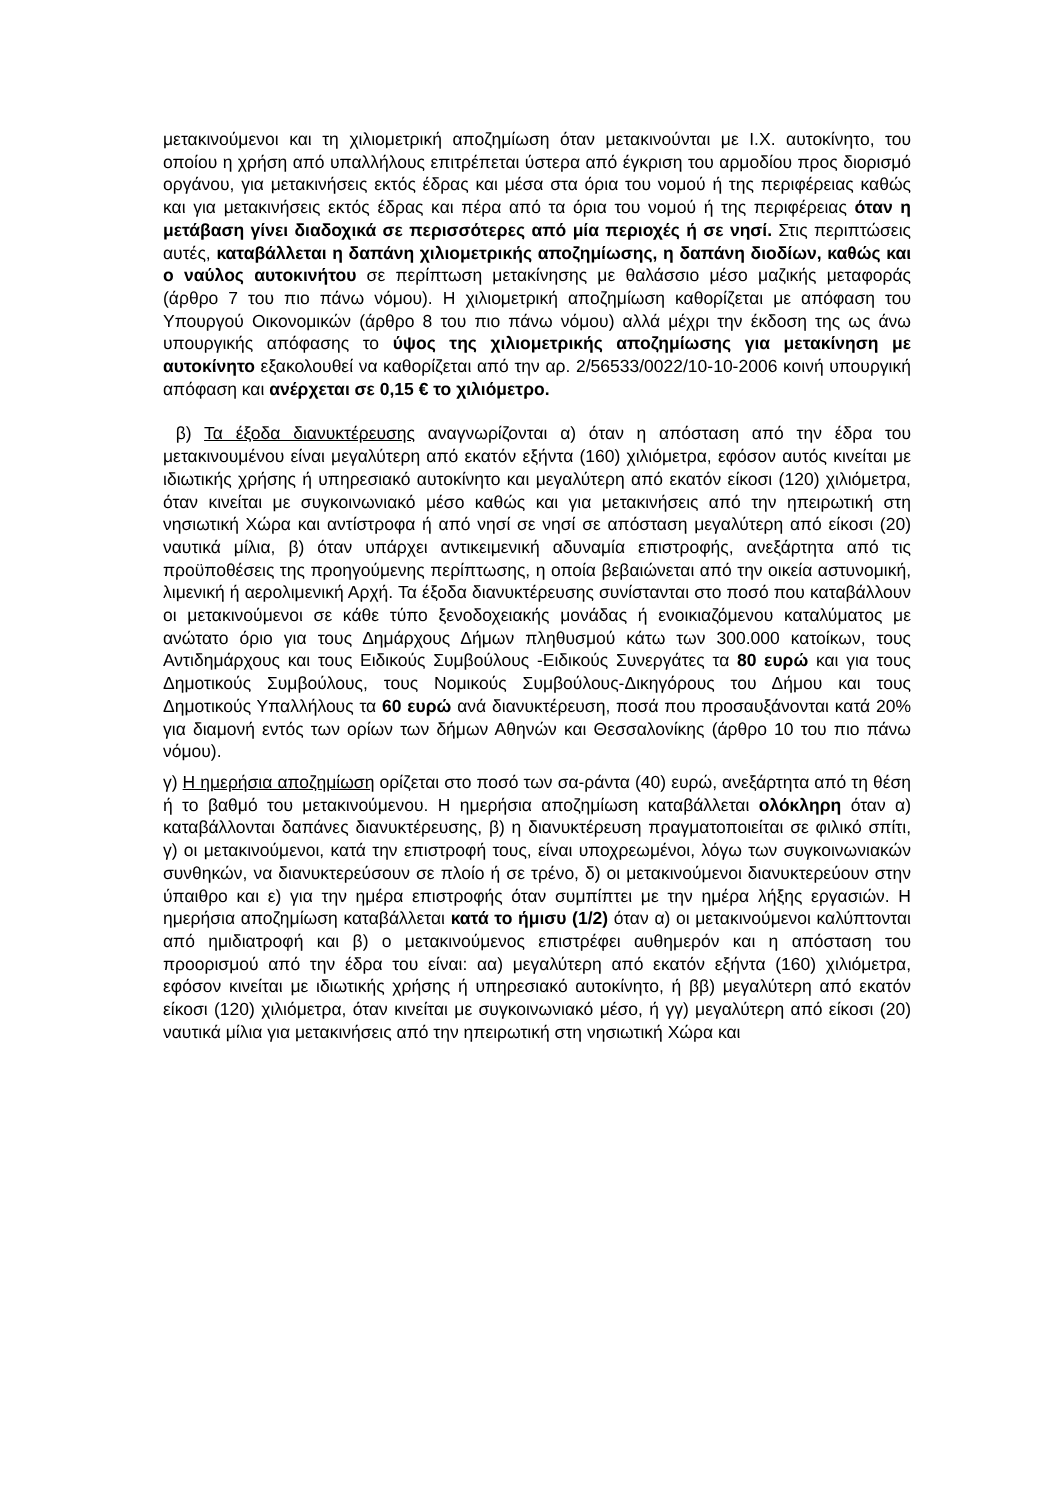μετακινούμενοι και τη χιλιομετρική αποζημίωση όταν μετακινούνται με Ι.Χ. αυτοκίνητο, του οποίου η χρήση από υπαλλήλους επιτρέπεται ύστερα από έγκριση του αρμοδίου προς διορισμό οργάνου, για μετακινήσεις εκτός έδρας και μέσα στα όρια του νομού ή της περιφέρειας καθώς και για μετακινήσεις εκτός έδρας και πέρα από τα όρια του νομού ή της περιφέρειας όταν η μετάβαση γίνει διαδοχικά σε περισσότερες από μία περιοχές ή σε νησί. Στις περιπτώσεις αυτές, καταβάλλεται η δαπάνη χιλιομετρικής αποζημίωσης, η δαπάνη διοδίων, καθώς και ο ναύλος αυτοκινήτου σε περίπτωση μετακίνησης με θαλάσσιο μέσο μαζικής μεταφοράς (άρθρο 7 του πιο πάνω νόμου). Η χιλιομετρική αποζημίωση καθορίζεται με απόφαση του Υπουργού Οικονομικών (άρθρο 8 του πιο πάνω νόμου) αλλά μέχρι την έκδοση της ως άνω υπουργικής απόφασης το ύψος της χιλιομετρικής αποζημίωσης για μετακίνηση με αυτοκίνητο εξακολουθεί να καθορίζεται από την αρ. 2/56533/0022/10-10-2006 κοινή υπουργική απόφαση και ανέρχεται σε 0,15 € το χιλιόμετρο.
β) Τα έξοδα διανυκτέρευσης αναγνωρίζονται α) όταν η απόσταση από την έδρα του μετακινουμένου είναι μεγαλύτερη από εκατόν εξήντα (160) χιλιόμετρα, εφόσον αυτός κινείται με ιδιωτικής χρήσης ή υπηρεσιακό αυτοκίνητο και μεγαλύτερη από εκατόν είκοσι (120) χιλιόμετρα, όταν κινείται με συγκοινωνιακό μέσο καθώς και για μετακινήσεις από την ηπειρωτική στη νησιωτική Χώρα και αντίστροφα ή από νησί σε νησί σε απόσταση μεγαλύτερη από είκοσι (20) ναυτικά μίλια, β) όταν υπάρχει αντικειμενική αδυναμία επιστροφής, ανεξάρτητα από τις προϋποθέσεις της προηγούμενης περίπτωσης, η οποία βεβαιώνεται από την οικεία αστυνομική, λιμενική ή αερολιμενική Αρχή. Τα έξοδα διανυκτέρευσης συνίστανται στο ποσό που καταβάλλουν οι μετακινούμενοι σε κάθε τύπο ξενοδοχειακής μονάδας ή ενοικιαζόμενου καταλύματος με ανώτατο όριο για τους Δημάρχους Δήμων πληθυσμού κάτω των 300.000 κατοίκων, τους Αντιδημάρχους και τους Ειδικούς Συμβούλους -Ειδικούς Συνεργάτες τα 80 ευρώ και για τους Δημοτικούς Συμβούλους, τους Νομικούς Συμβούλους-Δικηγόρους του Δήμου και τους Δημοτικούς Υπαλλήλους τα 60 ευρώ ανά διανυκτέρευση, ποσά που προσαυξάνονται κατά 20% για διαμονή εντός των ορίων των δήμων Αθηνών και Θεσσαλονίκης (άρθρο 10 του πιο πάνω νόμου).
γ) Η ημερήσια αποζημίωση ορίζεται στο ποσό των σα-ράντα (40) ευρώ, ανεξάρτητα από τη θέση ή το βαθμό του μετακινούμενου. Η ημερήσια αποζημίωση καταβάλλεται ολόκληρη όταν α) καταβάλλονται δαπάνες διανυκτέρευσης, β) η διανυκτέρευση πραγματοποιείται σε φιλικό σπίτι, γ) οι μετακινούμενοι, κατά την επιστροφή τους, είναι υποχρεωμένοι, λόγω των συγκοινωνιακών συνθηκών, να διανυκτερεύσουν σε πλοίο ή σε τρένο, δ) οι μετακινούμενοι διανυκτερεύουν στην ύπαιθρο και ε) για την ημέρα επιστροφής όταν συμπίπτει με την ημέρα λήξης εργασιών. Η ημερήσια αποζημίωση καταβάλλεται κατά το ήμισυ (1/2) όταν α) οι μετακινούμενοι καλύπτονται από ημιδιατροφή και β) ο μετακινούμενος επιστρέφει αυθημερόν και η απόσταση του προορισμού από την έδρα του είναι: αα) μεγαλύτερη από εκατόν εξήντα (160) χιλιόμετρα, εφόσον κινείται με ιδιωτικής χρήσης ή υπηρεσιακό αυτοκίνητο, ή ββ) μεγαλύτερη από εκατόν είκοσι (120) χιλιόμετρα, όταν κινείται με συγκοινωνιακό μέσο, ή γγ) μεγαλύτερη από είκοσι (20) ναυτικά μίλια για μετακινήσεις από την ηπειρωτική στη νησιωτική Χώρα και